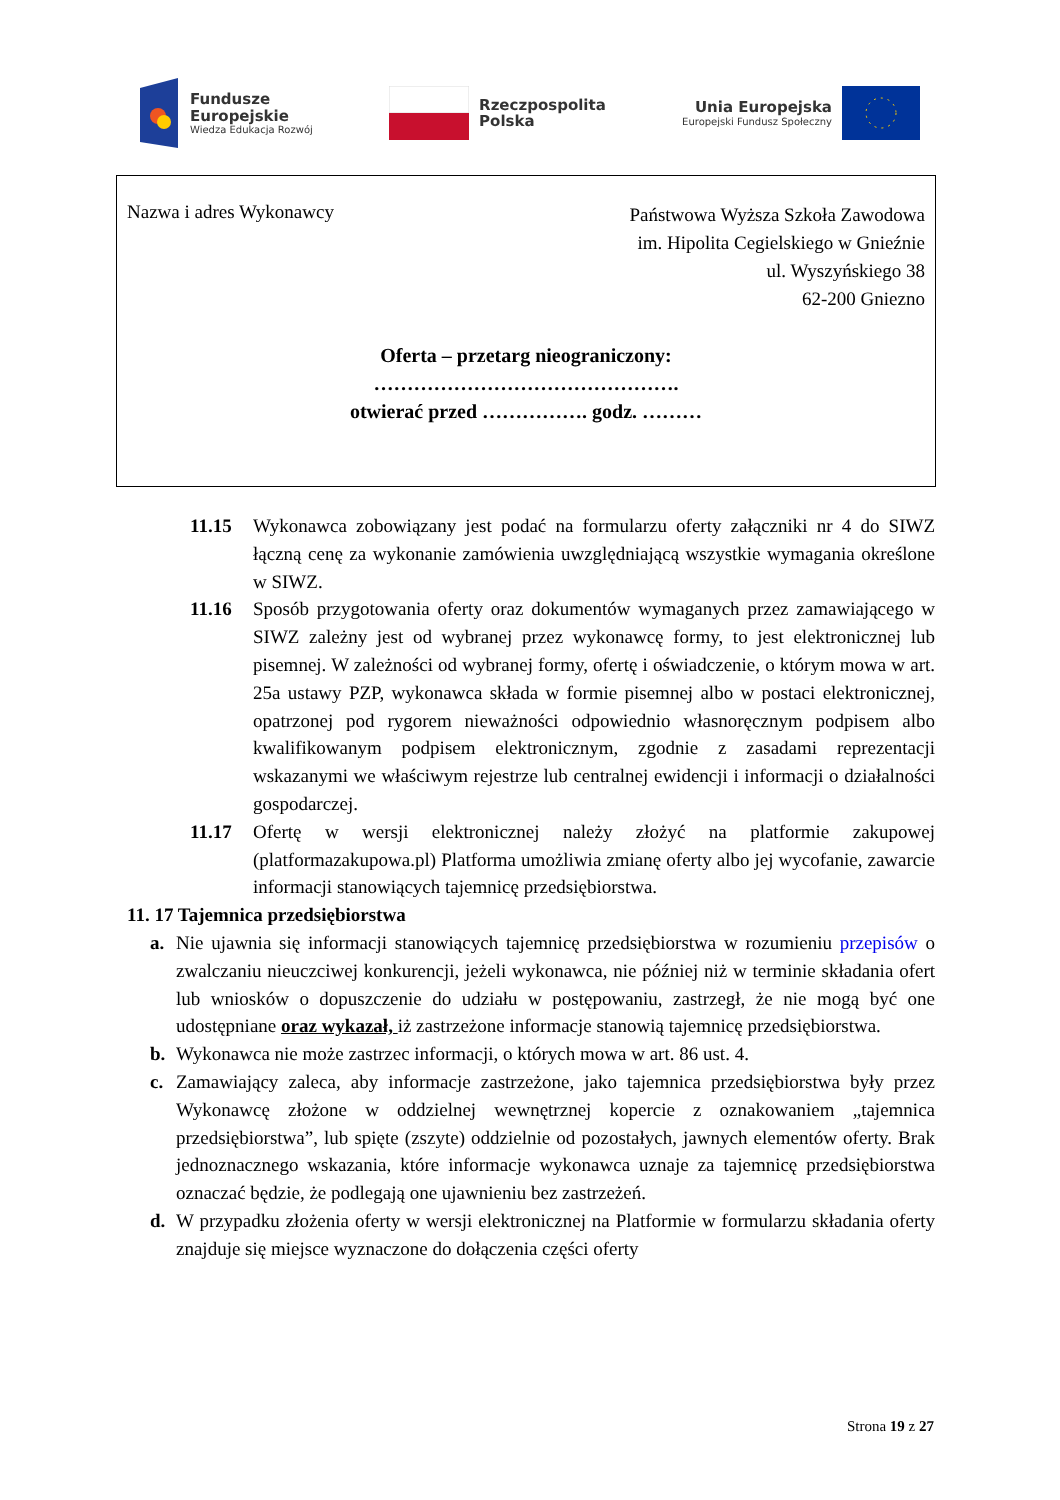Fundusze
Europejskie
Wiedza Edukacja Rozwój
Rzeczpospolita
Polska
Unia Europejska
Europejski Fundusz Społeczny
Nazwa i adres Wykonawcy
Państwowa Wyższa Szkoła Zawodowa
im. Hipolita Cegielskiego w Gnieźnie
ul. Wyszyńskiego 38
62-200 Gniezno
Oferta – przetarg nieograniczony:
……………………………………….
otwierać przed ……………. godz. ………
11.15 Wykonawca zobowiązany jest podać na formularzu oferty załączniki nr 4 do SIWZ łączną cenę za wykonanie zamówienia uwzględniającą wszystkie wymagania określone w SIWZ.
11.16 Sposób przygotowania oferty oraz dokumentów wymaganych przez zamawiającego w SIWZ zależny jest od wybranej przez wykonawcę formy, to jest elektronicznej lub pisemnej. W zależności od wybranej formy, ofertę i oświadczenie, o którym mowa w art. 25a ustawy PZP, wykonawca składa w formie pisemnej albo w postaci elektronicznej, opatrzonej pod rygorem nieważności odpowiednio własnoręcznym podpisem albo kwalifikowanym podpisem elektronicznym, zgodnie z zasadami reprezentacji wskazanymi we właściwym rejestrze lub centralnej ewidencji i informacji o działalności gospodarczej.
11.17 Ofertę w wersji elektronicznej należy złożyć na platformie zakupowej (platformazakupowa.pl) Platforma umożliwia zmianę oferty albo jej wycofanie, zawarcie informacji stanowiących tajemnicę przedsiębiorstwa.
11. 17 Tajemnica przedsiębiorstwa
a. Nie ujawnia się informacji stanowiących tajemnicę przedsiębiorstwa w rozumieniu przepisów o zwalczaniu nieuczciwej konkurencji, jeżeli wykonawca, nie później niż w terminie składania ofert lub wniosków o dopuszczenie do udziału w postępowaniu, zastrzegł, że nie mogą być one udostępniane oraz wykazał, iż zastrzeżone informacje stanowią tajemnicę przedsiębiorstwa.
b. Wykonawca nie może zastrzec informacji, o których mowa w art. 86 ust. 4.
c. Zamawiający zaleca, aby informacje zastrzeżone, jako tajemnica przedsiębiorstwa były przez Wykonawcę złożone w oddzielnej wewnętrznej kopercie z oznakowaniem „tajemnica przedsiębiorstwa”, lub spięte (zszyte) oddzielnie od pozostałych, jawnych elementów oferty. Brak jednoznacznego wskazania, które informacje wykonawca uznaje za tajemnicę przedsiębiorstwa oznaczać będzie, że podlegają one ujawnieniu bez zastrzeżeń.
d. W przypadku złożenia oferty w wersji elektronicznej na Platformie w formularzu składania oferty znajduje się miejsce wyznaczone do dołączenia części oferty
Strona 19 z 27